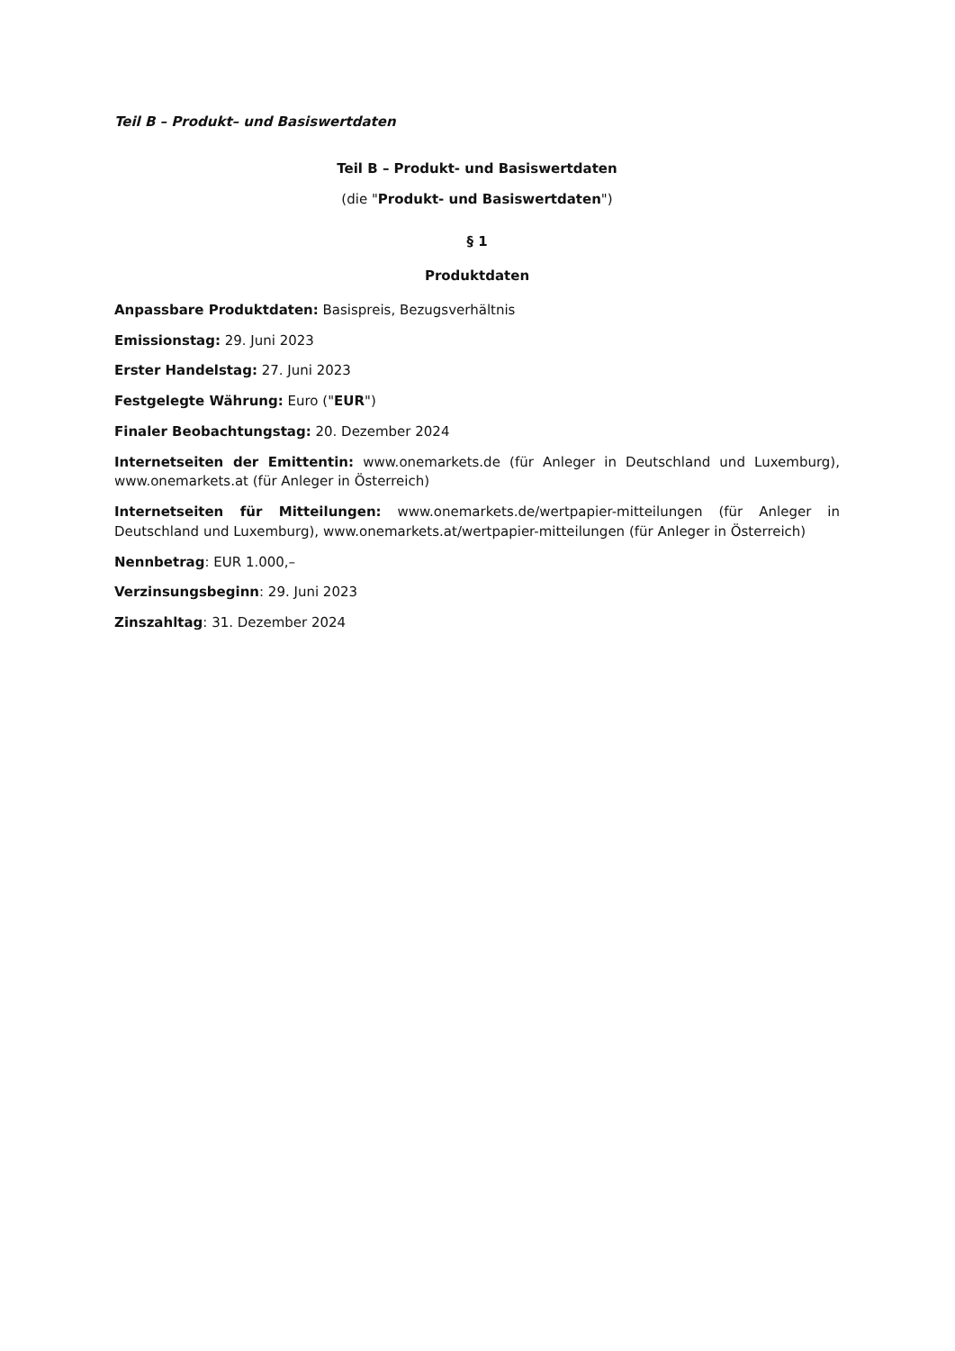Teil B – Produkt– und Basiswertdaten
Teil B – Produkt- und Basiswertdaten
(die "Produkt- und Basiswertdaten")
§ 1
Produktdaten
Anpassbare Produktdaten: Basispreis, Bezugsverhältnis
Emissionstag: 29. Juni 2023
Erster Handelstag: 27. Juni 2023
Festgelegte Währung: Euro ("EUR")
Finaler Beobachtungstag: 20. Dezember 2024
Internetseiten der Emittentin: www.onemarkets.de (für Anleger in Deutschland und Luxemburg), www.onemarkets.at (für Anleger in Österreich)
Internetseiten für Mitteilungen: www.onemarkets.de/wertpapier-mitteilungen (für Anleger in Deutschland und Luxemburg), www.onemarkets.at/wertpapier-mitteilungen (für Anleger in Österreich)
Nennbetrag: EUR 1.000,–
Verzinsungsbeginn: 29. Juni 2023
Zinszahltag: 31. Dezember 2024